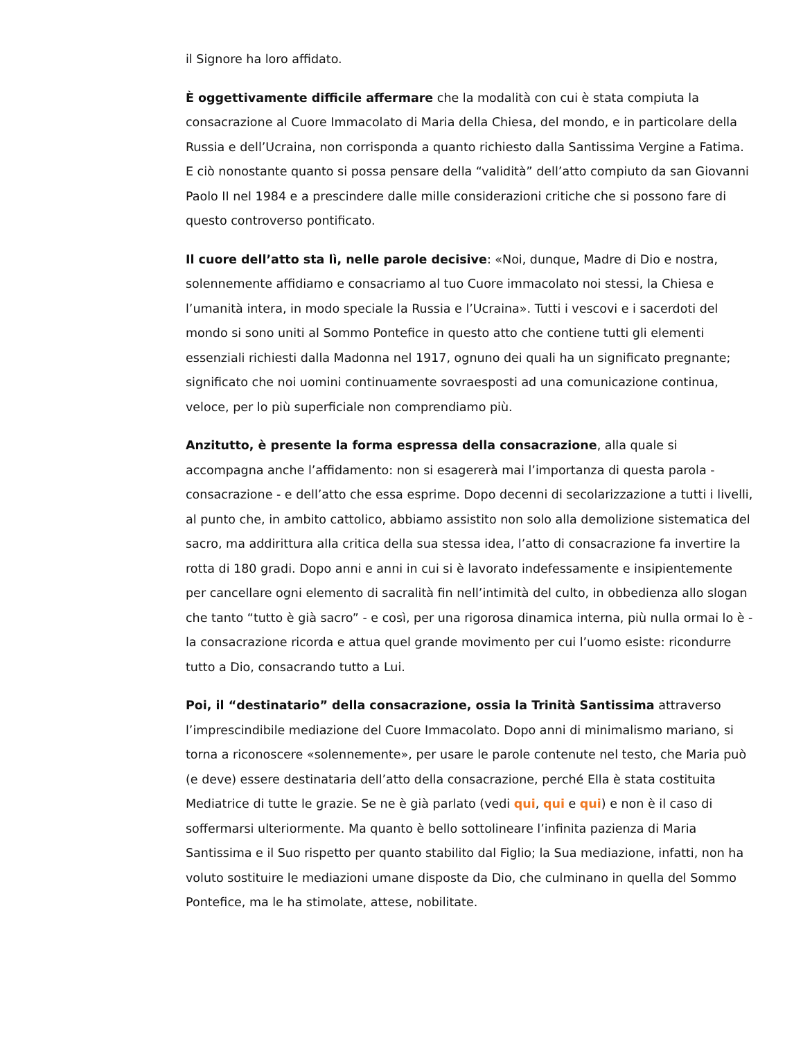il Signore ha loro affidato.
È oggettivamente difficile affermare che la modalità con cui è stata compiuta la consacrazione al Cuore Immacolato di Maria della Chiesa, del mondo, e in particolare della Russia e dell’Ucraina, non corrisponda a quanto richiesto dalla Santissima Vergine a Fatima. E ciò nonostante quanto si possa pensare della “validità” dell’atto compiuto da san Giovanni Paolo II nel 1984 e a prescindere dalle mille considerazioni critiche che si possono fare di questo controverso pontificato.
Il cuore dell’atto sta lì, nelle parole decisive: «Noi, dunque, Madre di Dio e nostra, solennemente affidiamo e consacriamo al tuo Cuore immacolato noi stessi, la Chiesa e l’umanità intera, in modo speciale la Russia e l’Ucraina». Tutti i vescovi e i sacerdoti del mondo si sono uniti al Sommo Pontefice in questo atto che contiene tutti gli elementi essenziali richiesti dalla Madonna nel 1917, ognuno dei quali ha un significato pregnante; significato che noi uomini continuamente sovraesposti ad una comunicazione continua, veloce, per lo più superficiale non comprendiamo più.
Anzitutto, è presente la forma espressa della consacrazione, alla quale si accompagna anche l’affidamento: non si esagererà mai l’importanza di questa parola - consacrazione - e dell’atto che essa esprime. Dopo decenni di secolarizzazione a tutti i livelli, al punto che, in ambito cattolico, abbiamo assistito non solo alla demolizione sistematica del sacro, ma addirittura alla critica della sua stessa idea, l’atto di consacrazione fa invertire la rotta di 180 gradi. Dopo anni e anni in cui si è lavorato indefessamente e insipientemente per cancellare ogni elemento di sacralità fin nell’intimità del culto, in obbedienza allo slogan che tanto “tutto è già sacro” - e così, per una rigorosa dinamica interna, più nulla ormai lo è - la consacrazione ricorda e attua quel grande movimento per cui l’uomo esiste: ricondurre tutto a Dio, consacrando tutto a Lui.
Poi, il “destinatario” della consacrazione, ossia la Trinità Santissima attraverso l’imprescindibile mediazione del Cuore Immacolato. Dopo anni di minimalismo mariano, si torna a riconoscere «solennemente», per usare le parole contenute nel testo, che Maria può (e deve) essere destinataria dell’atto della consacrazione, perché Ella è stata costituita Mediatrice di tutte le grazie. Se ne è già parlato (vedi qui, qui e qui) e non è il caso di soffermarsi ulteriormente. Ma quanto è bello sottolineare l’infinita pazienza di Maria Santissima e il Suo rispetto per quanto stabilito dal Figlio; la Sua mediazione, infatti, non ha voluto sostituire le mediazioni umane disposte da Dio, che culminano in quella del Sommo Pontefice, ma le ha stimolate, attese, nobilitate.